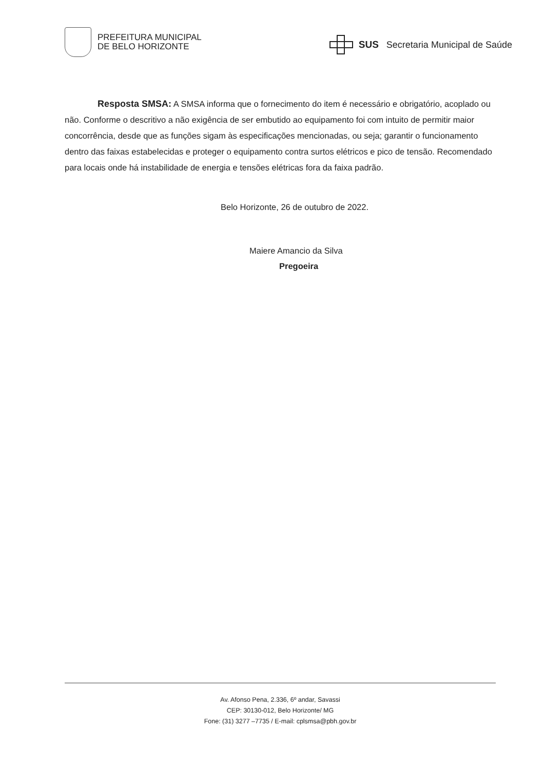PREFEITURA MUNICIPAL
DE BELO HORIZONTE
SUS Secretaria Municipal de Saúde
Resposta SMSA: A SMSA informa que o fornecimento do item é necessário e obrigatório, acoplado ou não. Conforme o descritivo a não exigência de ser embutido ao equipamento foi com intuito de permitir maior concorrência, desde que as funções sigam às especificações mencionadas, ou seja; garantir o funcionamento dentro das faixas estabelecidas e proteger o equipamento contra surtos elétricos e pico de tensão. Recomendado para locais onde há instabilidade de energia e tensões elétricas fora da faixa padrão.
Belo Horizonte, 26 de outubro de 2022.
Maiere Amancio da Silva
Pregoeira
Av. Afonso Pena, 2.336, 6º andar, Savassi
CEP: 30130-012, Belo Horizonte/ MG
Fone: (31) 3277 –7735 / E-mail: cplsmsa@pbh.gov.br